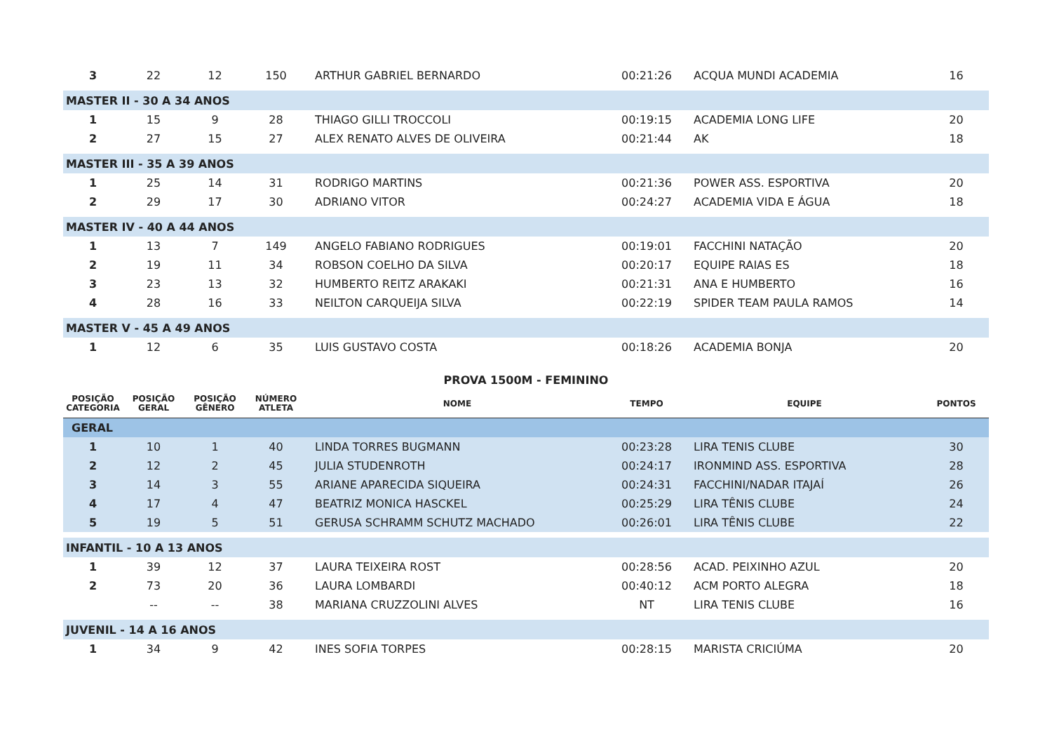| 3 | 22 | 12 | 150 | ARTHUR GABRIEL BERNARDO | 00:21:26 | ACQUA MUNDI ACADEMIA | 16 |
| MASTER II - 30 A 34 ANOS | | | | | | | |
| 1 | 15 | 9 | 28 | THIAGO GILLI TROCCOLI | 00:19:15 | ACADEMIA LONG LIFE | 20 |
| 2 | 27 | 15 | 27 | ALEX RENATO ALVES DE OLIVEIRA | 00:21:44 | AK | 18 |
| MASTER III - 35 A 39 ANOS | | | | | | | |
| 1 | 25 | 14 | 31 | RODRIGO MARTINS | 00:21:36 | POWER ASS. ESPORTIVA | 20 |
| 2 | 29 | 17 | 30 | ADRIANO VITOR | 00:24:27 | ACADEMIA VIDA E ÁGUA | 18 |
| MASTER IV - 40 A 44 ANOS | | | | | | | |
| 1 | 13 | 7 | 149 | ANGELO FABIANO RODRIGUES | 00:19:01 | FACCHINI NATAÇÃO | 20 |
| 2 | 19 | 11 | 34 | ROBSON COELHO DA SILVA | 00:20:17 | EQUIPE RAIAS ES | 18 |
| 3 | 23 | 13 | 32 | HUMBERTO REITZ ARAKAKI | 00:21:31 | ANA E HUMBERTO | 16 |
| 4 | 28 | 16 | 33 | NEILTON CARQUEIJA SILVA | 00:22:19 | SPIDER TEAM PAULA RAMOS | 14 |
| MASTER V - 45 A 49 ANOS | | | | | | | |
| 1 | 12 | 6 | 35 | LUIS GUSTAVO COSTA | 00:18:26 | ACADEMIA BONJA | 20 |
PROVA 1500M - FEMININO
| POSIÇÃO CATEGORIA | POSIÇÃO GERAL | POSIÇÃO GÊNERO | NÚMERO ATLETA | NOME | TEMPO | EQUIPE | PONTOS |
| --- | --- | --- | --- | --- | --- | --- | --- |
| GERAL | | | | | | | |
| 1 | 10 | 1 | 40 | LINDA TORRES BUGMANN | 00:23:28 | LIRA TENIS CLUBE | 30 |
| 2 | 12 | 2 | 45 | JULIA STUDENROTH | 00:24:17 | IRONMIND ASS. ESPORTIVA | 28 |
| 3 | 14 | 3 | 55 | ARIANE APARECIDA SIQUEIRA | 00:24:31 | FACCHINI/NADAR ITAJAÍ | 26 |
| 4 | 17 | 4 | 47 | BEATRIZ MONICA HASCKEL | 00:25:29 | LIRA TÊNIS CLUBE | 24 |
| 5 | 19 | 5 | 51 | GERUSA SCHRAMM SCHUTZ MACHADO | 00:26:01 | LIRA TÊNIS CLUBE | 22 |
| INFANTIL - 10 A 13 ANOS | | | | | | | |
| 1 | 39 | 12 | 37 | LAURA TEIXEIRA ROST | 00:28:56 | ACAD. PEIXINHO AZUL | 20 |
| 2 | 73 | 20 | 36 | LAURA LOMBARDI | 00:40:12 | ACM PORTO ALEGRA | 18 |
| | -- | -- | 38 | MARIANA CRUZZOLINI ALVES | NT | LIRA TENIS CLUBE | 16 |
| JUVENIL - 14 A 16 ANOS | | | | | | | |
| 1 | 34 | 9 | 42 | INES SOFIA TORPES | 00:28:15 | MARISTA CRICIÚMA | 20 |